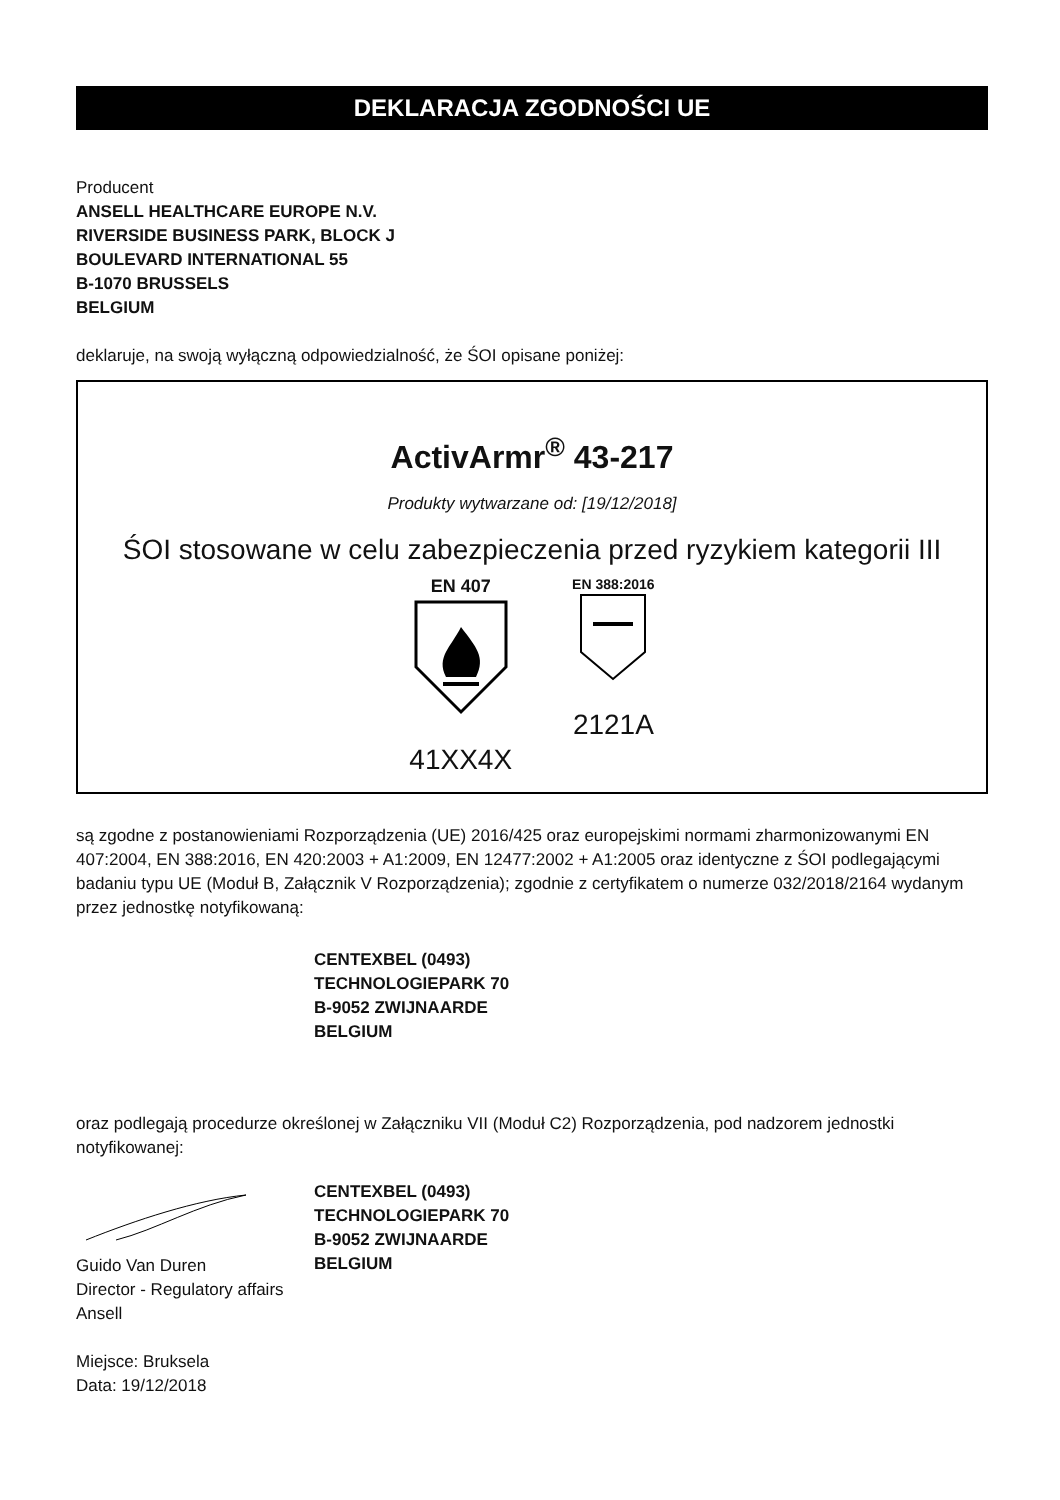DEKLARACJA ZGODNOŚCI UE
Producent
ANSELL HEALTHCARE EUROPE N.V.
RIVERSIDE BUSINESS PARK, BLOCK J
BOULEVARD INTERNATIONAL 55
B-1070 BRUSSELS
BELGIUM
deklaruje, na swoją wyłączną odpowiedzialność, że ŚOI opisane poniżej:
ActivArmr<sup>®</sup> 43-217
Produkty wytwarzane od: [19/12/2018]
ŚOI stosowane w celu zabezpieczenia przed ryzykiem kategorii III
EN 407
41XX4X
EN 388:2016
2121A
są zgodne z postanowieniami Rozporządzenia (UE) 2016/425 oraz europejskimi normami zharmonizowanymi EN 407:2004, EN 388:2016, EN 420:2003 + A1:2009, EN 12477:2002 + A1:2005 oraz identyczne z ŚOI podlegającymi badaniu typu UE (Moduł B, Załącznik V Rozporządzenia); zgodnie z certyfikatem o numerze 032/2018/2164 wydanym przez jednostkę notyfikowaną:
CENTEXBEL (0493)
TECHNOLOGIEPARK 70
B-9052 ZWIJNAARDE
BELGIUM
oraz podlegają procedurze określonej w Załączniku VII (Moduł C2) Rozporządzenia, pod nadzorem jednostki notyfikowanej:
Guido Van Duren
Director - Regulatory affairs
Ansell
CENTEXBEL (0493)
TECHNOLOGIEPARK 70
B-9052 ZWIJNAARDE
BELGIUM
Miejsce: Bruksela
Data: 19/12/2018